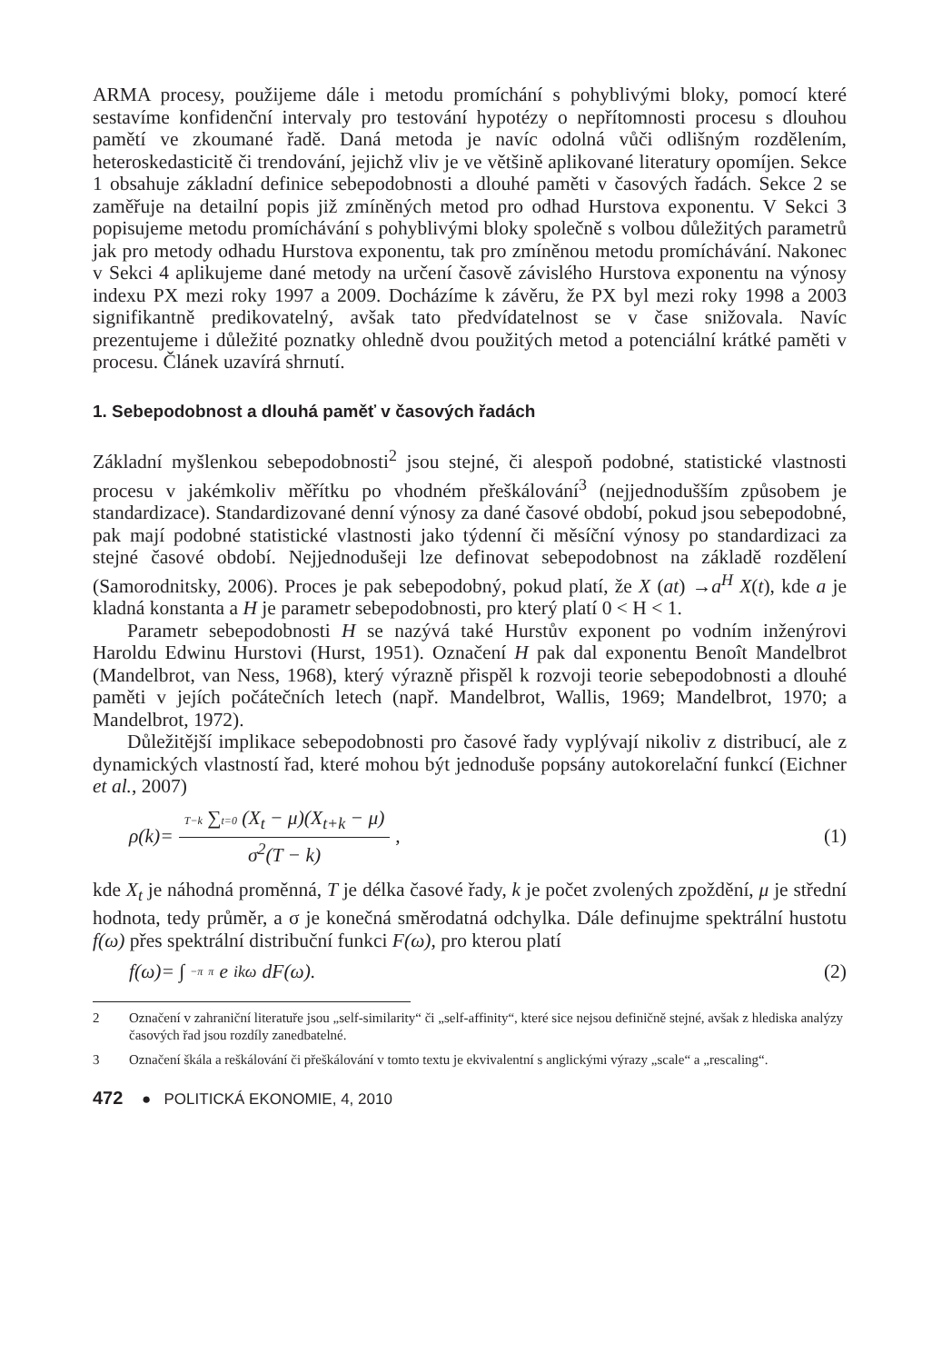ARMA procesy, použijeme dále i metodu promíchání s pohyblivými bloky, pomocí které sestavíme konfidenční intervaly pro testování hypotézy o nepřítomnosti procesu s dlouhou pamětí ve zkoumané řadě. Daná metoda je navíc odolná vůči odlišným rozdělením, heteroskedasticitě či trendování, jejichž vliv je ve většině aplikované literatury opomíjen. Sekce 1 obsahuje základní definice sebepodobnosti a dlouhé paměti v časových řadách. Sekce 2 se zaměřuje na detailní popis již zmíněných metod pro odhad Hurstova exponentu. V Sekci 3 popisujeme metodu promíchávání s pohyblivými bloky společně s volbou důležitých parametrů jak pro metody odhadu Hurstova exponentu, tak pro zmíněnou metodu promíchávání. Nakonec v Sekci 4 aplikujeme dané metody na určení časově závislého Hurstova exponentu na výnosy indexu PX mezi roky 1997 a 2009. Docházíme k závěru, že PX byl mezi roky 1998 a 2003 signifikantně predikovatelný, avšak tato předvídatelnost se v čase snižovala. Navíc prezentujeme i důležité poznatky ohledně dvou použitých metod a potenciální krátké paměti v procesu. Článek uzavírá shrnutí.
1. Sebepodobnost a dlouhá paměť v časových řadách
Základní myšlenkou sebepodobnosti<sup>2</sup> jsou stejné, či alespoň podobné, statistické vlastnosti procesu v jakémkoliv měřítku po vhodném přeškálování<sup>3</sup> (nejjednodušším způsobem je standardizace). Standardizované denní výnosy za dané časové období, pokud jsou sebepodobné, pak mají podobné statistické vlastnosti jako týdenní či měsíční výnosy po standardizaci za stejné časové období. Nejjednodušeji lze definovat sebepodobnost na základě rozdělení (Samorodnitsky, 2006). Proces je pak sebepodobný, pokud platí, že X (at) →a<sup>H</sup> X(t), kde a je kladná konstanta a H je parametr sebepodobnosti, pro který platí 0 < H < 1.
Parametr sebepodobnosti H se nazývá také Hurstův exponent po vodním inženýrovi Haroldu Edwinu Hurstovi (Hurst, 1951). Označení H pak dal exponentu Benoît Mandelbrot (Mandelbrot, van Ness, 1968), který výrazně přispěl k rozvoji teorie sebepodobnosti a dlouhé paměti v jejích počátečních letech (např. Mandelbrot, Wallis, 1969; Mandelbrot, 1970; a Mandelbrot, 1972).
Důležitější implikace sebepodobnosti pro časové řady vyplývají nikoliv z distribucí, ale z dynamických vlastností řad, které mohou být jednoduše popsány autokorelační funkcí (Eichner et al., 2007)
ρ(k)= T−k ∑t=0 (X<sub>t</sub> − μ)(X<sub>t+k</sub> − μ) σ<sup>2</sup>(T − k) ,
(1)
kde X<sub>t</sub> je náhodná proměnná, T je délka časové řady, k je počet zvolených zpoždění, μ je střední hodnota, tedy průměr, a σ je konečná směrodatná odchylka. Dále definujme spektrální hustotu f(ω) přes spektrální distribuční funkci F(ω), pro kterou platí
f(ω)= ∫<sub>−π</sub><sup>π</sup> e<sup>ikω</sup>dF(ω). (2)
2 Označení v zahraniční literatuře jsou „self-similarity“ či „self-affinity“, které sice nejsou definičně stejné, avšak z hlediska analýzy časových řad jsou rozdíly zanedbatelné.
3 Označení škála a reškálování či přeškálování v tomto textu je ekvivalentní s anglickými výrazy „scale“ a „rescaling“.
472 ● POLITICKÁ EKONOMIE, 4, 2010